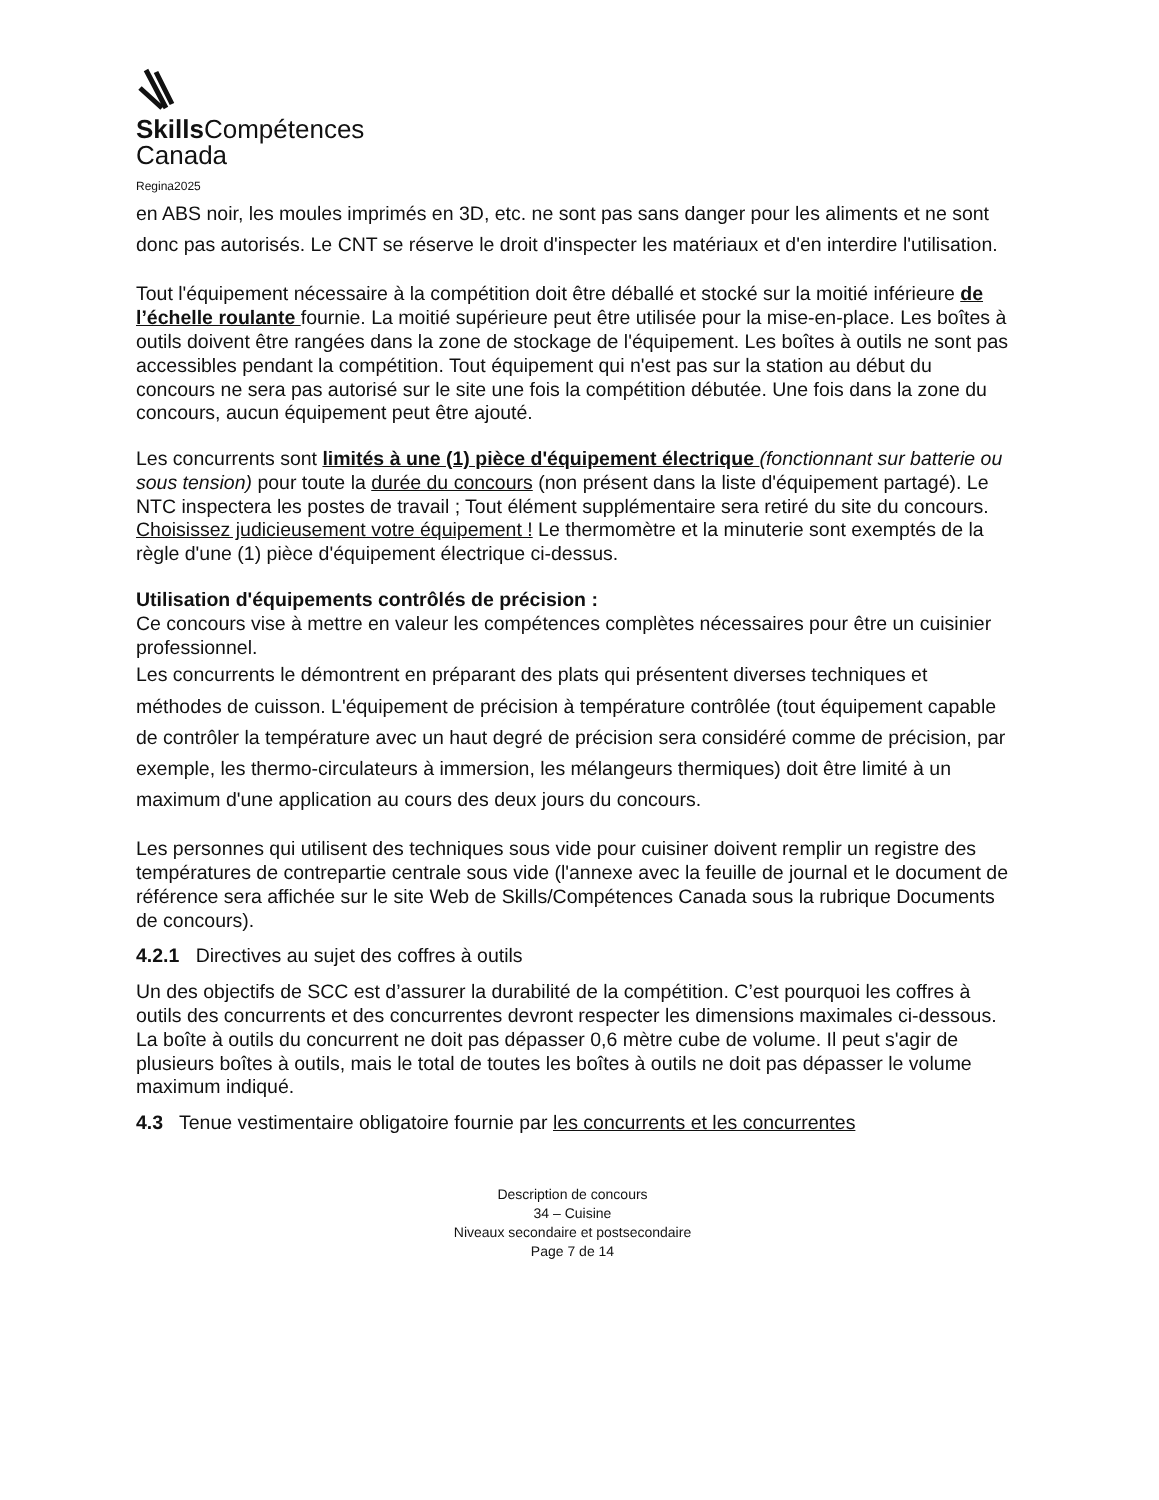Skills Compétences
Canada
Regina2025
en ABS noir, les moules imprimés en 3D, etc. ne sont pas sans danger pour les aliments et ne sont donc pas autorisés. Le CNT se réserve le droit d'inspecter les matériaux et d'en interdire l'utilisation.
Tout l'équipement nécessaire à la compétition doit être déballé et stocké sur la moitié inférieure de l’échelle roulante fournie. La moitié supérieure peut être utilisée pour la mise-en-place. Les boîtes à outils doivent être rangées dans la zone de stockage de l'équipement. Les boîtes à outils ne sont pas accessibles pendant la compétition. Tout équipement qui n'est pas sur la station au début du concours ne sera pas autorisé sur le site une fois la compétition débutée. Une fois dans la zone du concours, aucun équipement peut être ajouté.
Les concurrents sont limités à une (1) pièce d'équipement électrique (fonctionnant sur batterie ou sous tension) pour toute la durée du concours (non présent dans la liste d'équipement partagé). Le NTC inspectera les postes de travail ; Tout élément supplémentaire sera retiré du site du concours. Choisissez judicieusement votre équipement ! Le thermomètre et la minuterie sont exemptés de la règle d'une (1) pièce d'équipement électrique ci-dessus.
Utilisation d'équipements contrôlés de précision :
Ce concours vise à mettre en valeur les compétences complètes nécessaires pour être un cuisinier professionnel.
Les concurrents le démontrent en préparant des plats qui présentent diverses techniques et méthodes de cuisson. L'équipement de précision à température contrôlée (tout équipement capable de contrôler la température avec un haut degré de précision sera considéré comme de précision, par exemple, les thermo-circulateurs à immersion, les mélangeurs thermiques) doit être limité à un maximum d'une application au cours des deux jours du concours.
Les personnes qui utilisent des techniques sous vide pour cuisiner doivent remplir un registre des températures de contrepartie centrale sous vide (l'annexe avec la feuille de journal et le document de référence sera affichée sur le site Web de Skills/Compétences Canada sous la rubrique Documents de concours).
4.2.1 Directives au sujet des coffres à outils
Un des objectifs de SCC est d’assurer la durabilité de la compétition. C’est pourquoi les coffres à outils des concurrents et des concurrentes devront respecter les dimensions maximales ci-dessous.
La boîte à outils du concurrent ne doit pas dépasser 0,6 mètre cube de volume. Il peut s'agir de plusieurs boîtes à outils, mais le total de toutes les boîtes à outils ne doit pas dépasser le volume maximum indiqué.
4.3 Tenue vestimentaire obligatoire fournie par les concurrents et les concurrentes
Description de concours
34 – Cuisine
Niveaux secondaire et postsecondaire
Page 7 de 14